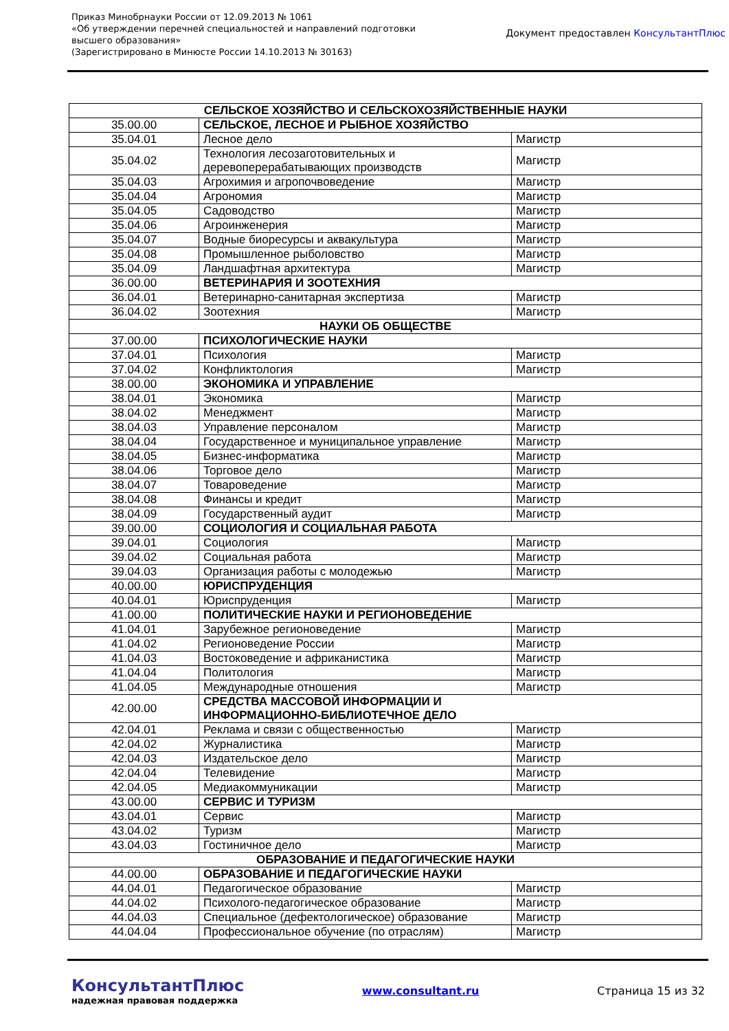Приказ Минобрнауки России от 12.09.2013 № 1061
«Об утверждении перечней специальностей и направлений подготовки
высшего образования»
(Зарегистрировано в Минюсте России 14.10.2013 № 30163)
Документ предоставлен КонсультантПлюс
| СЕЛЬСКОЕ ХОЗЯЙСТВО И СЕЛЬСКОХОЗЯЙСТВЕННЫЕ НАУКИ | | |
| 35.00.00 | СЕЛЬСКОЕ, ЛЕСНОЕ И РЫБНОЕ ХОЗЯЙСТВО | |
| 35.04.01 | Лесное дело | Магистр |
| 35.04.02 | Технология лесозаготовительных и деревоперерабатывающих производств | Магистр |
| 35.04.03 | Агрохимия и агропочвоведение | Магистр |
| 35.04.04 | Агрономия | Магистр |
| 35.04.05 | Садоводство | Магистр |
| 35.04.06 | Агроинженерия | Магистр |
| 35.04.07 | Водные биоресурсы и аквакультура | Магистр |
| 35.04.08 | Промышленное рыболовство | Магистр |
| 35.04.09 | Ландшафтная архитектура | Магистр |
| 36.00.00 | ВЕТЕРИНАРИЯ И ЗООТЕХНИЯ | |
| 36.04.01 | Ветеринарно-санитарная экспертиза | Магистр |
| 36.04.02 | Зоотехния | Магистр |
| НАУКИ ОБ ОБЩЕСТВЕ | | |
| 37.00.00 | ПСИХОЛОГИЧЕСКИЕ НАУКИ | |
| 37.04.01 | Психология | Магистр |
| 37.04.02 | Конфликтология | Магистр |
| 38.00.00 | ЭКОНОМИКА И УПРАВЛЕНИЕ | |
| 38.04.01 | Экономика | Магистр |
| 38.04.02 | Менеджмент | Магистр |
| 38.04.03 | Управление персоналом | Магистр |
| 38.04.04 | Государственное и муниципальное управление | Магистр |
| 38.04.05 | Бизнес-информатика | Магистр |
| 38.04.06 | Торговое дело | Магистр |
| 38.04.07 | Товароведение | Магистр |
| 38.04.08 | Финансы и кредит | Магистр |
| 38.04.09 | Государственный аудит | Магистр |
| 39.00.00 | СОЦИОЛОГИЯ И СОЦИАЛЬНАЯ РАБОТА | |
| 39.04.01 | Социология | Магистр |
| 39.04.02 | Социальная работа | Магистр |
| 39.04.03 | Организация работы с молодежью | Магистр |
| 40.00.00 | ЮРИСПРУДЕНЦИЯ | |
| 40.04.01 | Юриспруденция | Магистр |
| 41.00.00 | ПОЛИТИЧЕСКИЕ НАУКИ И РЕГИОНОВЕДЕНИЕ | |
| 41.04.01 | Зарубежное регионоведение | Магистр |
| 41.04.02 | Регионоведение России | Магистр |
| 41.04.03 | Востоковедение и африканистика | Магистр |
| 41.04.04 | Политология | Магистр |
| 41.04.05 | Международные отношения | Магистр |
| 42.00.00 | СРЕДСТВА МАССОВОЙ ИНФОРМАЦИИ И ИНФОРМАЦИОННО-БИБЛИОТЕЧНОЕ ДЕЛО | |
| 42.04.01 | Реклама и связи с общественностью | Магистр |
| 42.04.02 | Журналистика | Магистр |
| 42.04.03 | Издательское дело | Магистр |
| 42.04.04 | Телевидение | Магистр |
| 42.04.05 | Медиакоммуникации | Магистр |
| 43.00.00 | СЕРВИС И ТУРИЗМ | |
| 43.04.01 | Сервис | Магистр |
| 43.04.02 | Туризм | Магистр |
| 43.04.03 | Гостиничное дело | Магистр |
| ОБРАЗОВАНИЕ И ПЕДАГОГИЧЕСКИЕ НАУКИ | | |
| 44.00.00 | ОБРАЗОВАНИЕ И ПЕДАГОГИЧЕСКИЕ НАУКИ | |
| 44.04.01 | Педагогическое образование | Магистр |
| 44.04.02 | Психолого-педагогическое образование | Магистр |
| 44.04.03 | Специальное (дефектологическое) образование | Магистр |
| 44.04.04 | Профессиональное обучение (по отраслям) | Магистр |
КонсультантПлюс
надежная правовая поддержка
www.consultant.ru Страница 15 из 32